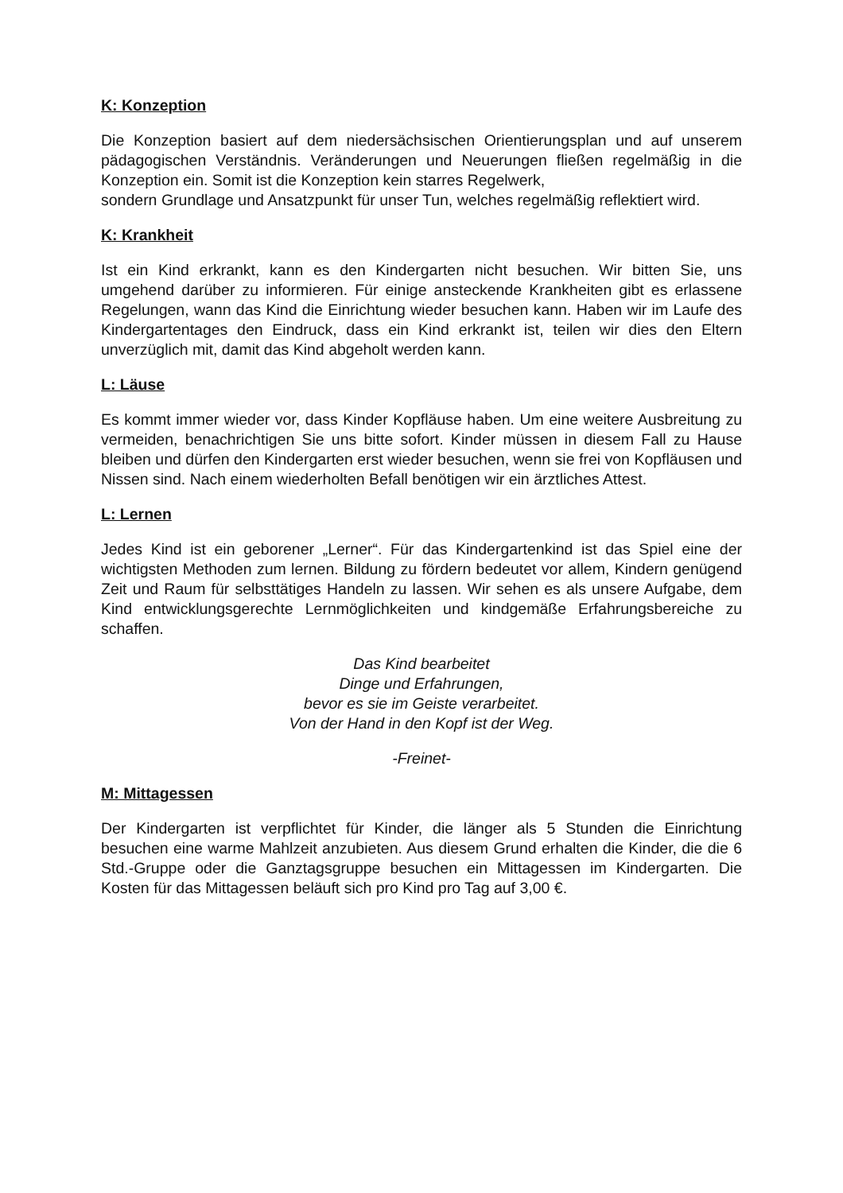K: Konzeption
Die Konzeption basiert auf dem niedersächsischen Orientierungsplan und auf unserem pädagogischen Verständnis. Veränderungen und Neuerungen fließen regelmäßig in die Konzeption ein. Somit ist die Konzeption kein starres Regelwerk,
sondern Grundlage und Ansatzpunkt für unser Tun, welches regelmäßig reflektiert wird.
K: Krankheit
Ist ein Kind erkrankt, kann es den Kindergarten nicht besuchen. Wir bitten Sie, uns umgehend darüber zu informieren. Für einige ansteckende Krankheiten gibt es erlassene Regelungen, wann das Kind die Einrichtung wieder besuchen kann. Haben wir im Laufe des Kindergartentages den Eindruck, dass ein Kind erkrankt ist, teilen wir dies den Eltern unverzüglich mit, damit das Kind abgeholt werden kann.
L: Läuse
Es kommt immer wieder vor, dass Kinder Kopfläuse haben. Um eine weitere Ausbreitung zu vermeiden, benachrichtigen Sie uns bitte sofort. Kinder müssen in diesem Fall zu Hause bleiben und dürfen den Kindergarten erst wieder besuchen, wenn sie frei von Kopfläusen und Nissen sind. Nach einem wiederholten Befall benötigen wir ein ärztliches Attest.
L: Lernen
Jedes Kind ist ein geborener „Lerner“. Für das Kindergartenkind ist das Spiel eine der wichtigsten Methoden zum lernen. Bildung zu fördern bedeutet vor allem, Kindern genügend Zeit und Raum für selbsttätiges Handeln zu lassen. Wir sehen es als unsere Aufgabe, dem Kind entwicklungsgerechte Lernmöglichkeiten und kindgemäße Erfahrungsbereiche zu schaffen.
Das Kind bearbeitet
Dinge und Erfahrungen,
bevor es sie im Geiste verarbeitet.
Von der Hand in den Kopf ist der Weg.
-Freinet-
M: Mittagessen
Der Kindergarten ist verpflichtet für Kinder, die länger als 5 Stunden die Einrichtung besuchen eine warme Mahlzeit anzubieten. Aus diesem Grund erhalten die Kinder, die die 6 Std.-Gruppe oder die Ganztagsgruppe besuchen ein Mittagessen im Kindergarten. Die Kosten für das Mittagessen beläuft sich pro Kind pro Tag auf 3,00 €.